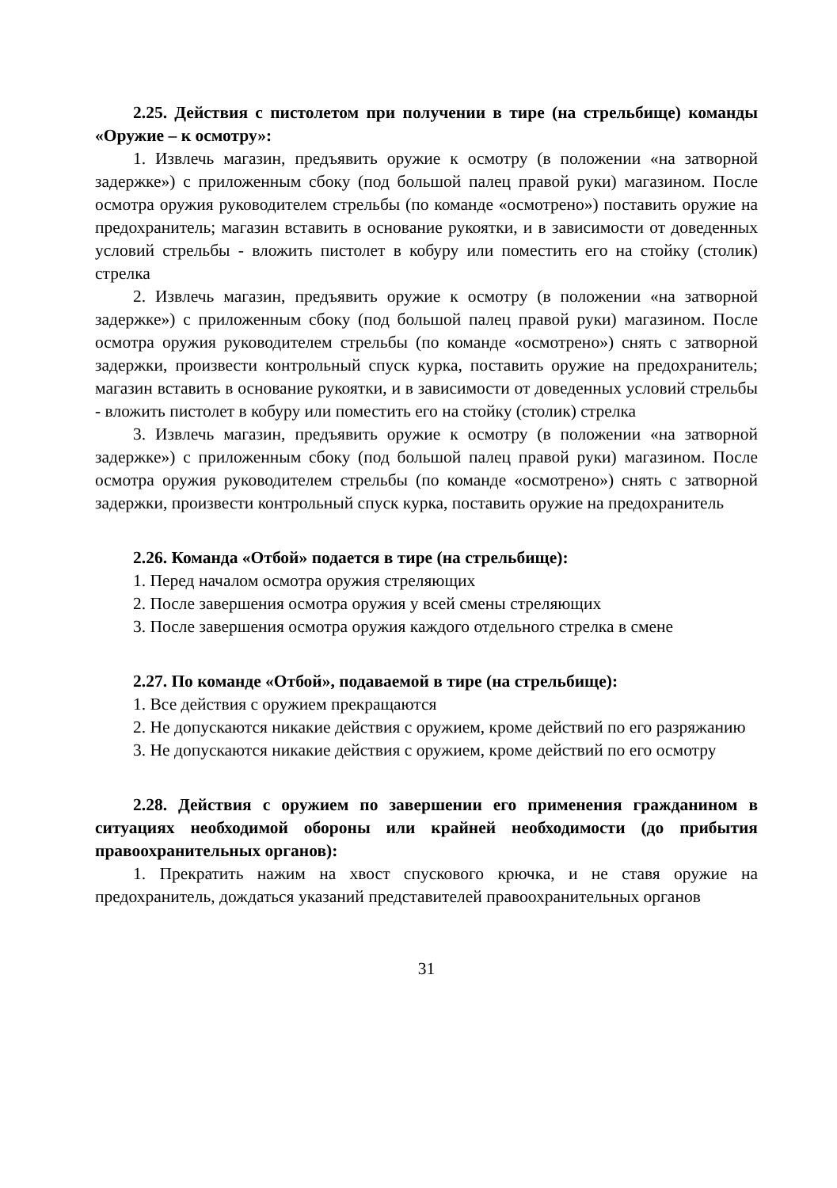2.25. Действия с пистолетом при получении в тире (на стрельбище) команды «Оружие – к осмотру»:
1. Извлечь магазин, предъявить оружие к осмотру (в положении «на затворной задержке») с приложенным сбоку (под большой палец правой руки) магазином. После осмотра оружия руководителем стрельбы (по команде «осмотрено») поставить оружие на предохранитель; магазин вставить в основание рукоятки, и в зависимости от доведенных условий стрельбы - вложить пистолет в кобуру или поместить его на стойку (столик) стрелка
2. Извлечь магазин, предъявить оружие к осмотру (в положении «на затворной задержке») с приложенным сбоку (под большой палец правой руки) магазином. После осмотра оружия руководителем стрельбы (по команде «осмотрено») снять с затворной задержки, произвести контрольный спуск курка, поставить оружие на предохранитель; магазин вставить в основание рукоятки, и в зависимости от доведенных условий стрельбы - вложить пистолет в кобуру или поместить его на стойку (столик) стрелка
3. Извлечь магазин, предъявить оружие к осмотру (в положении «на затворной задержке») с приложенным сбоку (под большой палец правой руки) магазином. После осмотра оружия руководителем стрельбы (по команде «осмотрено») снять с затворной задержки, произвести контрольный спуск курка, поставить оружие на предохранитель
2.26. Команда «Отбой» подается в тире (на стрельбище):
1. Перед началом осмотра оружия стреляющих
2. После завершения осмотра оружия у всей смены стреляющих
3. После завершения осмотра оружия каждого отдельного стрелка в смене
2.27. По команде «Отбой», подаваемой в тире (на стрельбище):
1. Все действия с оружием прекращаются
2. Не допускаются никакие действия с оружием, кроме действий по его разряжанию
3. Не допускаются никакие действия с оружием, кроме действий по его осмотру
2.28. Действия с оружием по завершении его применения гражданином в ситуациях необходимой обороны или крайней необходимости (до прибытия правоохранительных органов):
1. Прекратить нажим на хвост спускового крючка, и не ставя оружие на предохранитель, дождаться указаний представителей правоохранительных органов
31